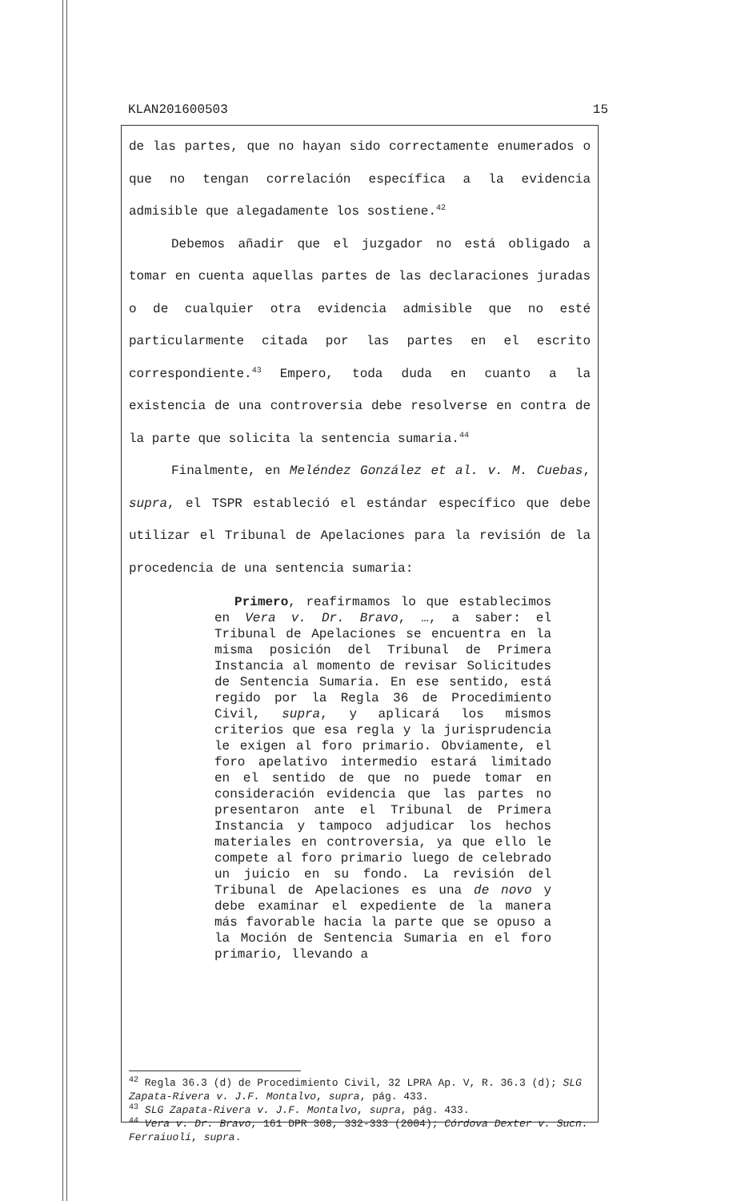KLAN201600503 15
de las partes, que no hayan sido correctamente enumerados o que no tengan correlación específica a la evidencia admisible que alegadamente los sostiene.<sup>42</sup>
Debemos añadir que el juzgador no está obligado a tomar en cuenta aquellas partes de las declaraciones juradas o de cualquier otra evidencia admisible que no esté particularmente citada por las partes en el escrito correspondiente.<sup>43</sup> Empero, toda duda en cuanto a la existencia de una controversia debe resolverse en contra de la parte que solicita la sentencia sumaria.<sup>44</sup>
Finalmente, en Meléndez González et al. v. M. Cuebas, supra, el TSPR estableció el estándar específico que debe utilizar el Tribunal de Apelaciones para la revisión de la procedencia de una sentencia sumaria:
Primero, reafirmamos lo que establecimos en Vera v. Dr. Bravo, …, a saber: el Tribunal de Apelaciones se encuentra en la misma posición del Tribunal de Primera Instancia al momento de revisar Solicitudes de Sentencia Sumaria. En ese sentido, está regido por la Regla 36 de Procedimiento Civil, supra, y aplicará los mismos criterios que esa regla y la jurisprudencia le exigen al foro primario. Obviamente, el foro apelativo intermedio estará limitado en el sentido de que no puede tomar en consideración evidencia que las partes no presentaron ante el Tribunal de Primera Instancia y tampoco adjudicar los hechos materiales en controversia, ya que ello le compete al foro primario luego de celebrado un juicio en su fondo. La revisión del Tribunal de Apelaciones es una de novo y debe examinar el expediente de la manera más favorable hacia la parte que se opuso a la Moción de Sentencia Sumaria en el foro primario, llevando a
<sup>42</sup> Regla 36.3 (d) de Procedimiento Civil, 32 LPRA Ap. V, R. 36.3 (d); SLG Zapata-Rivera v. J.F. Montalvo, supra, pág. 433.
<sup>43</sup> SLG Zapata-Rivera v. J.F. Montalvo, supra, pág. 433.
<sup>44</sup> Vera v. Dr. Bravo, 161 DPR 308, 332-333 (2004); Córdova Dexter v. Sucn. Ferraiuoli, supra.